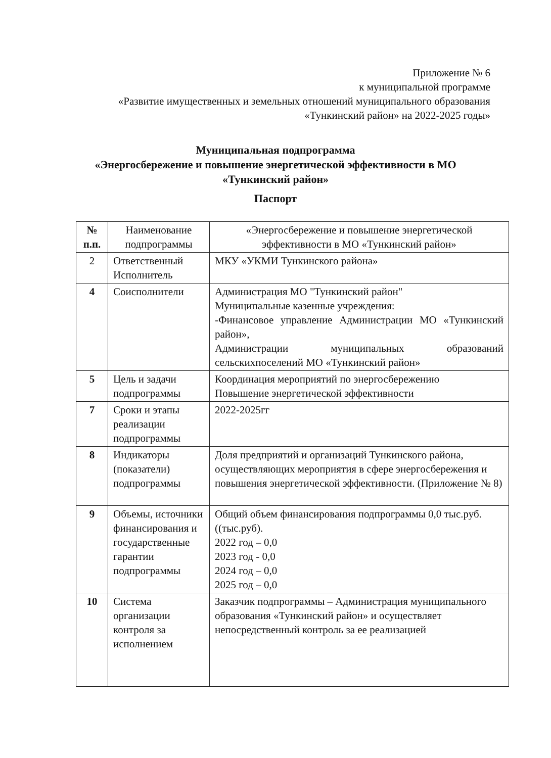Приложение № 6
к муниципальной программе
«Развитие имущественных и земельных отношений муниципального образования «Тункинский район» на 2022-2025 годы»
Муниципальная подпрограмма
«Энергосбережение и повышение энергетической эффективности в МО
«Тункинский район»
Паспорт
| № п.п. | Наименование подпрограммы | «Энергосбережение и повышение энергетической эффективности в МО «Тункинский район» |
| --- | --- | --- |
| 2 | Ответственный Исполнитель | МКУ «УКМИ Тункинского района» |
| 4 | Соисполнители | Администрация МО "Тункинский район" Муниципальные казенные учреждения: -Финансовое управление Администрации МО «Тункинский район», Администрации муниципальных образований сельскихпоселений МО «Тункинский район» |
| 5 | Цель и задачи подпрограммы | Координация мероприятий по энергосбережению Повышение энергетической эффективности |
| 7 | Сроки и этапы реализации подпрограммы | 2022-2025гг |
| 8 | Индикаторы (показатели) подпрограммы | Доля предприятий и организаций Тункинского района, осуществляющих мероприятия в сфере энергосбережения и повышения энергетической эффективности. (Приложение № 8) |
| 9 | Объемы, источники финансирования и государственные гарантии подпрограммы | Общий объем финансирования подпрограммы 0,0 тыс.руб. ((тыс.руб). 2022 год – 0,0 2023 год - 0,0 2024 год – 0,0 2025 год – 0,0 |
| 10 | Система организации контроля за исполнением | Заказчик подпрограммы – Администрация муниципального образования «Тункинский район» и осуществляет непосредственный контроль за ее реализацией |